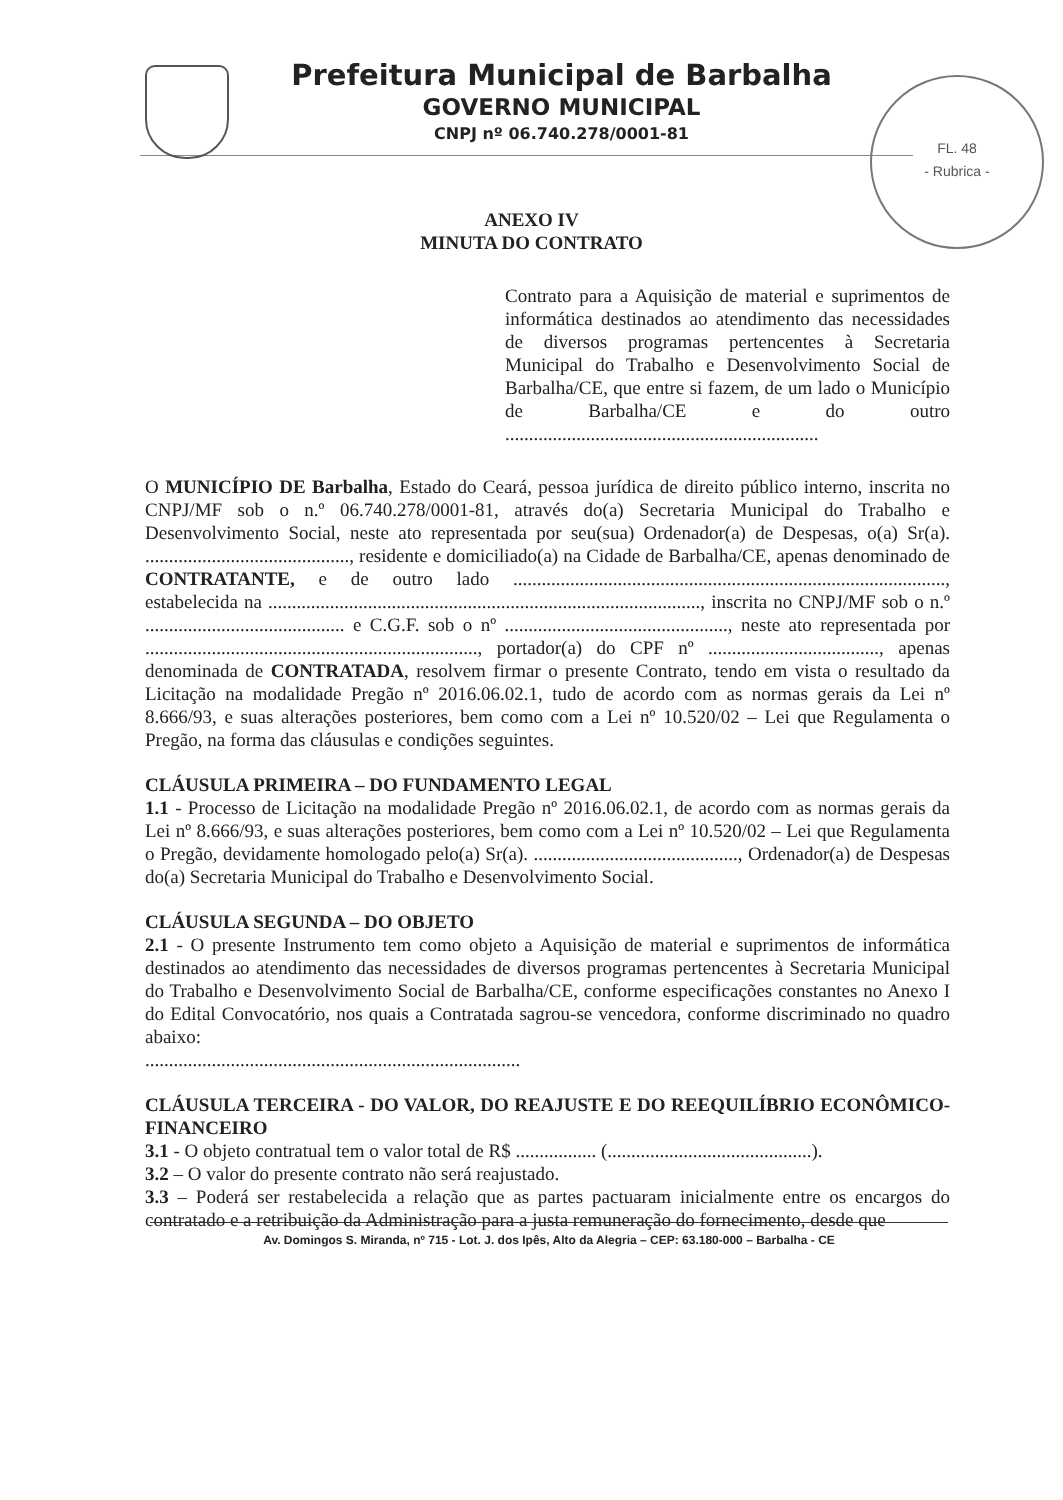FL. 48
- Rubrica -
Prefeitura Municipal de Barbalha
GOVERNO MUNICIPAL
CNPJ nº 06.740.278/0001-81
ANEXO IV
MINUTA DO CONTRATO
Contrato para a Aquisição de material e suprimentos de informática destinados ao atendimento das necessidades de diversos programas pertencentes à Secretaria Municipal do Trabalho e Desenvolvimento Social de Barbalha/CE, que entre si fazem, de um lado o Município de Barbalha/CE e do outro ..................................................................
O MUNICÍPIO DE Barbalha, Estado do Ceará, pessoa jurídica de direito público interno, inscrita no CNPJ/MF sob o n.º 06.740.278/0001-81, através do(a) Secretaria Municipal do Trabalho e Desenvolvimento Social, neste ato representada por seu(sua) Ordenador(a) de Despesas, o(a) Sr(a). ..........................................., residente e domiciliado(a) na Cidade de Barbalha/CE, apenas denominado de CONTRATANTE, e de outro lado ..........................................................................................., estabelecida na ..........................................................................................., inscrita no CNPJ/MF sob o n.º .......................................... e C.G.F. sob o nº ..............................................., neste ato representada por ......................................................................, portador(a) do CPF nº ...................................., apenas denominada de CONTRATADA, resolvem firmar o presente Contrato, tendo em vista o resultado da Licitação na modalidade Pregão nº 2016.06.02.1, tudo de acordo com as normas gerais da Lei nº 8.666/93, e suas alterações posteriores, bem como com a Lei nº 10.520/02 – Lei que Regulamenta o Pregão, na forma das cláusulas e condições seguintes.
CLÁUSULA PRIMEIRA – DO FUNDAMENTO LEGAL
1.1 - Processo de Licitação na modalidade Pregão nº 2016.06.02.1, de acordo com as normas gerais da Lei nº 8.666/93, e suas alterações posteriores, bem como com a Lei nº 10.520/02 – Lei que Regulamenta o Pregão, devidamente homologado pelo(a) Sr(a). ..........................................., Ordenador(a) de Despesas do(a) Secretaria Municipal do Trabalho e Desenvolvimento Social.
CLÁUSULA SEGUNDA – DO OBJETO
2.1 - O presente Instrumento tem como objeto a Aquisição de material e suprimentos de informática destinados ao atendimento das necessidades de diversos programas pertencentes à Secretaria Municipal do Trabalho e Desenvolvimento Social de Barbalha/CE, conforme especificações constantes no Anexo I do Edital Convocatório, nos quais a Contratada sagrou-se vencedora, conforme discriminado no quadro abaixo:
...............................................................................
CLÁUSULA TERCEIRA - DO VALOR, DO REAJUSTE E DO REEQUILÍBRIO ECONÔMICO-FINANCEIRO
3.1 - O objeto contratual tem o valor total de R$ ................. (...........................................).
3.2 – O valor do presente contrato não será reajustado.
3.3 – Poderá ser restabelecida a relação que as partes pactuaram inicialmente entre os encargos do contratado e a retribuição da Administração para a justa remuneração do fornecimento, desde que
Av. Domingos S. Miranda, nº 715 - Lot. J. dos Ipês, Alto da Alegria – CEP: 63.180-000 – Barbalha - CE